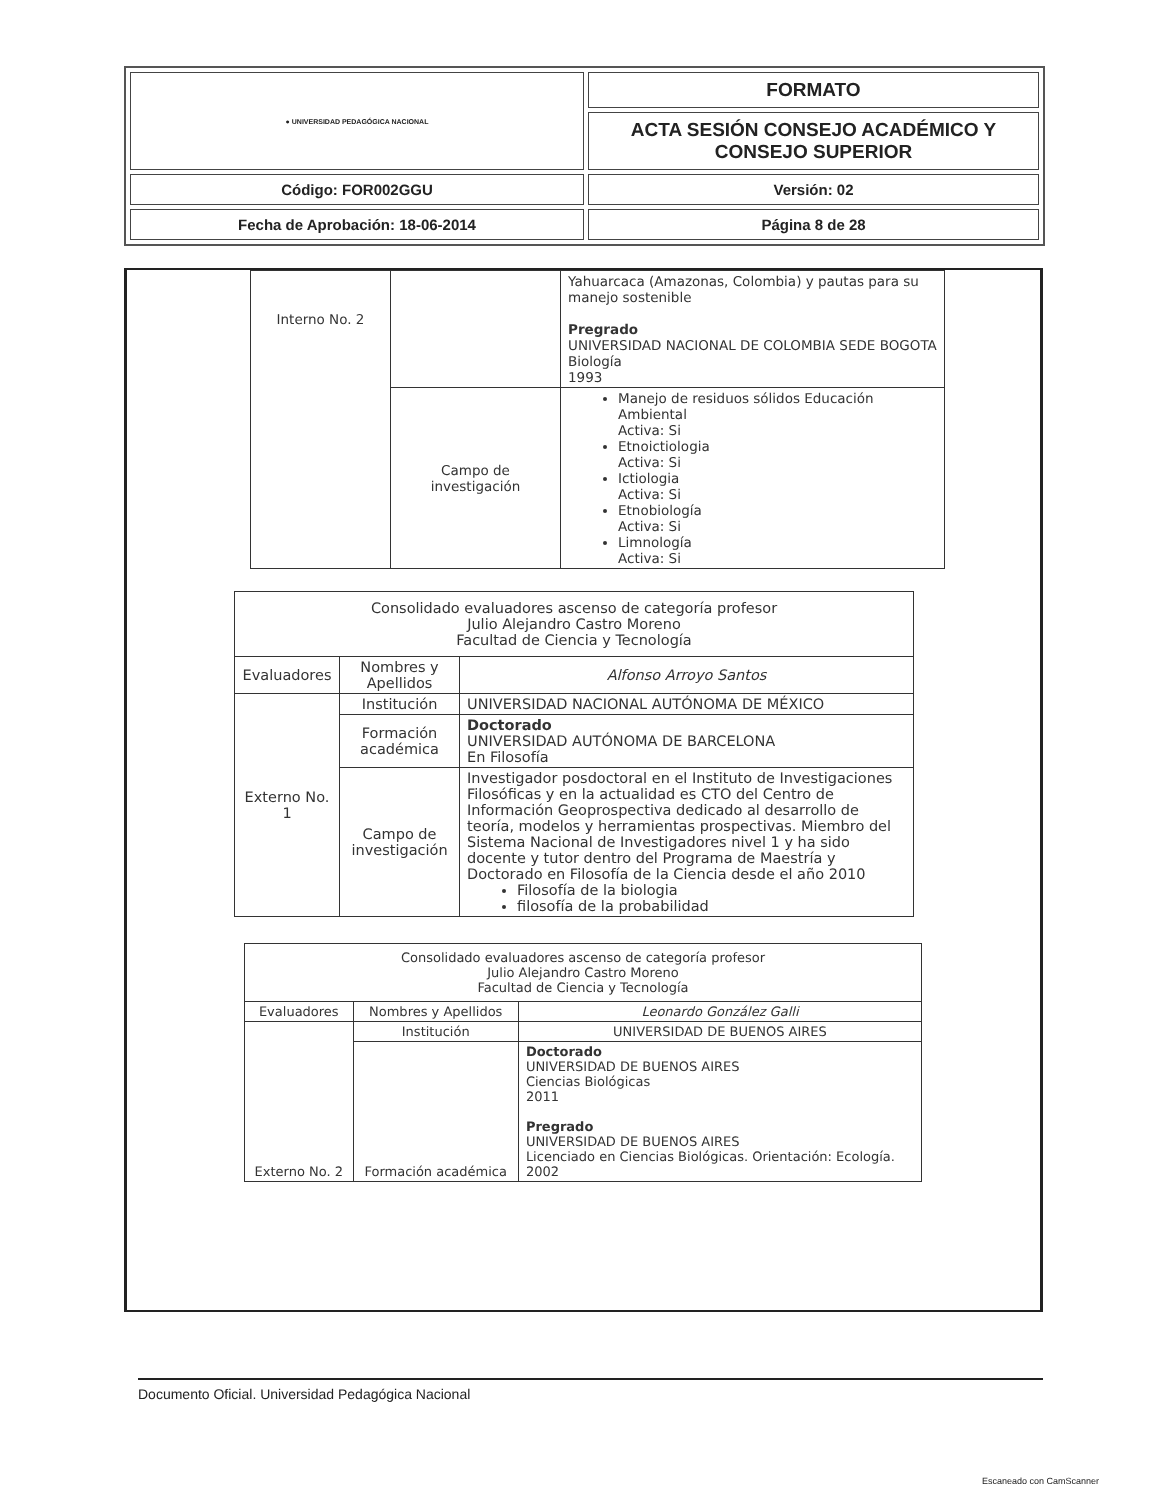| ● UNIVERSIDAD PEDAGÓGICA NACIONAL | FORMATO |
| | ACTA SESIÓN CONSEJO ACADÉMICO Y CONSEJO SUPERIOR |
| Código: FOR002GGU | Versión: 02 |
| Fecha de Aprobación: 18-06-2014 | Página 8 de 28 |
| Interno No. 2 | | Yahuarcaca (Amazonas, Colombia) y pautas para su manejo sostenible Pregrado UNIVERSIDAD NACIONAL DE COLOMBIA SEDE BOGOTA Biología 1993 |
| | Campo de investigación | Manejo de residuos sólidos Educación Ambiental Activa: Si Etnoictiologia Activa: Si Ictiologia Activa: Si Etnobiología Activa: Si Limnología Activa: Si |
| Consolidado evaluadores ascenso de categoría profesor Julio Alejandro Castro Moreno Facultad de Ciencia y Tecnología | | |
| --- | --- | --- |
| Evaluadores | Nombres y Apellidos | Alfonso Arroyo Santos |
| Externo No. 1 | Institución | UNIVERSIDAD NACIONAL AUTÓNOMA DE MÉXICO |
| | Formación académica | Doctorado UNIVERSIDAD AUTÓNOMA DE BARCELONA En Filosofía |
| | Campo de investigación | Investigador posdoctoral en el Instituto de Investigaciones Filosóficas y en la actualidad es CTO del Centro de Información Geoprospectiva dedicado al desarrollo de teoría, modelos y herramientas prospectivas. Miembro del Sistema Nacional de Investigadores nivel 1 y ha sido docente y tutor dentro del Programa de Maestría y Doctorado en Filosofía de la Ciencia desde el año 2010 Filosofía de la biologia filosofía de la probabilidad |
| Consolidado evaluadores ascenso de categoría profesor Julio Alejandro Castro Moreno Facultad de Ciencia y Tecnología | | |
| --- | --- | --- |
| Evaluadores | Nombres y Apellidos | Leonardo González Galli |
| Externo No. 2 | Institución | UNIVERSIDAD DE BUENOS AIRES |
| | Formación académica | Doctorado UNIVERSIDAD DE BUENOS AIRES Ciencias Biológicas 2011 Pregrado UNIVERSIDAD DE BUENOS AIRES Licenciado en Ciencias Biológicas. Orientación: Ecología. 2002 |
Documento Oficial. Universidad Pedagógica Nacional
Escaneado con CamScanner